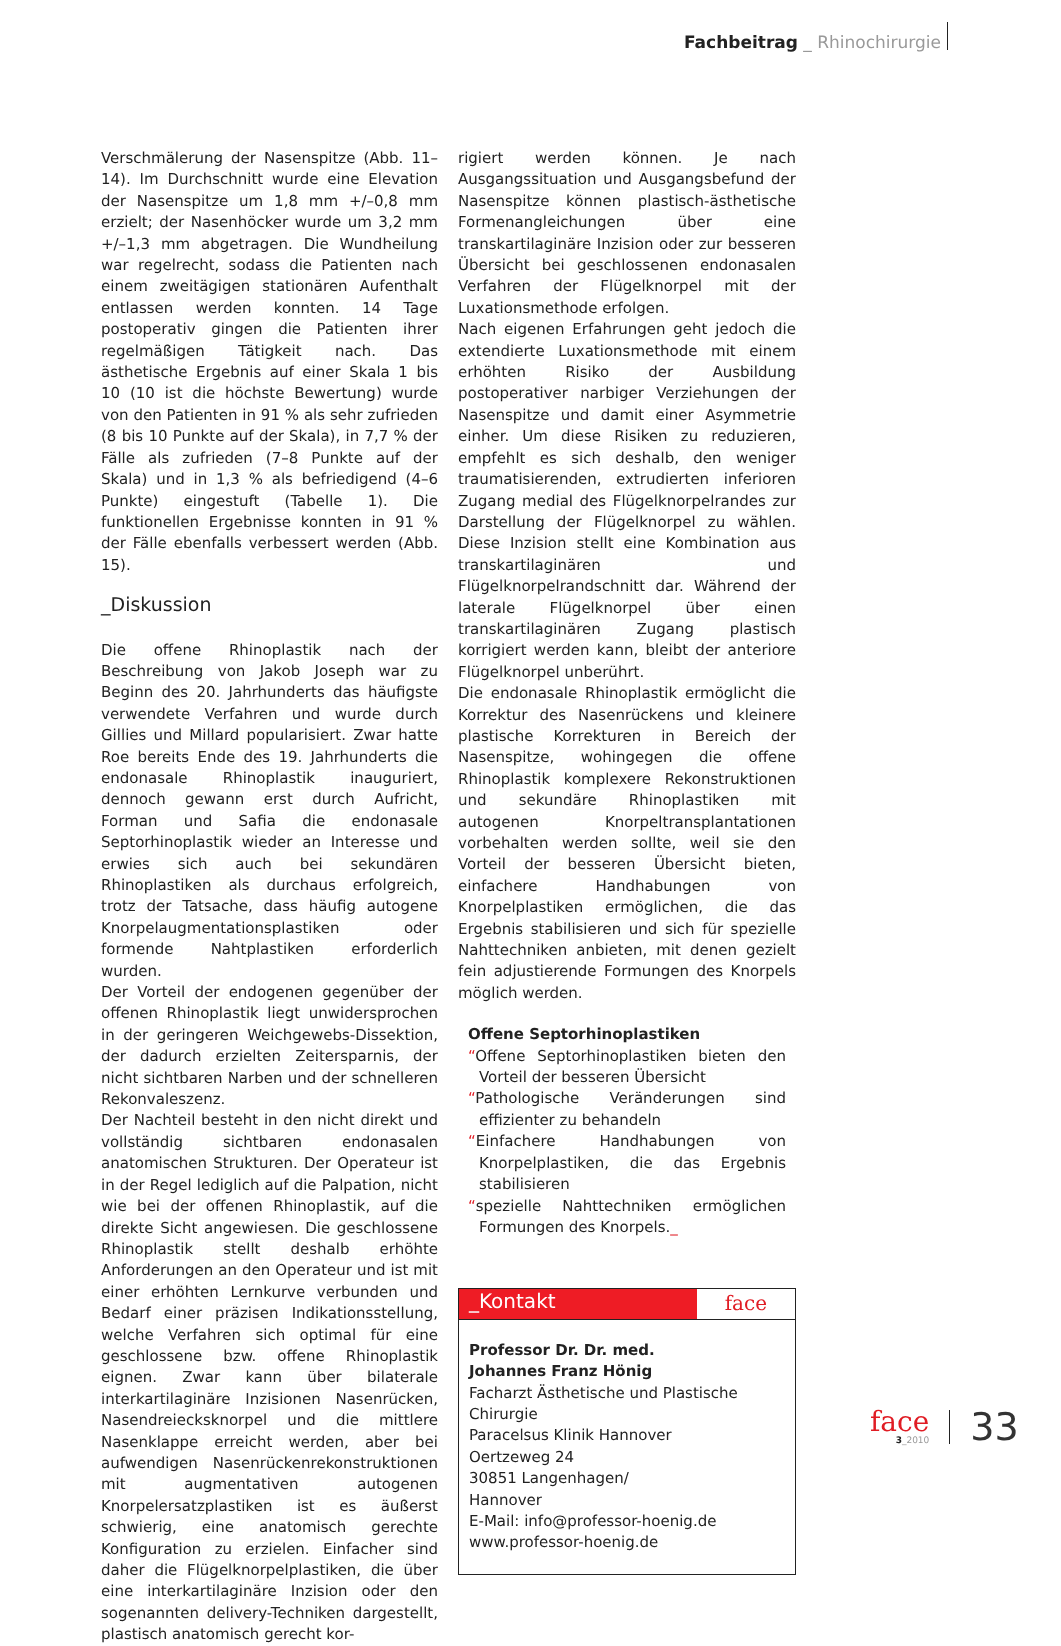Fachbeitrag _ Rhinochirurgie
Verschmälerung der Nasenspitze (Abb. 11–14). Im Durchschnitt wurde eine Elevation der Nasenspitze um 1,8 mm +/–0,8 mm erzielt; der Nasenhöcker wurde um 3,2 mm +/–1,3 mm abgetragen. Die Wundheilung war regelrecht, sodass die Patienten nach einem zweitägigen stationären Aufenthalt entlassen werden konnten. 14 Tage postoperativ gingen die Patienten ihrer regelmäßigen Tätigkeit nach. Das ästhetische Ergebnis auf einer Skala 1 bis 10 (10 ist die höchste Bewertung) wurde von den Patienten in 91 % als sehr zufrieden (8 bis 10 Punkte auf der Skala), in 7,7 % der Fälle als zufrieden (7–8 Punkte auf der Skala) und in 1,3 % als befriedigend (4–6 Punkte) eingestuft (Tabelle 1). Die funktionellen Ergebnisse konnten in 91 % der Fälle ebenfalls verbessert werden (Abb. 15).
_Diskussion
Die offene Rhinoplastik nach der Beschreibung von Jakob Joseph war zu Beginn des 20. Jahrhunderts das häufigste verwendete Verfahren und wurde durch Gillies und Millard popularisiert. Zwar hatte Roe bereits Ende des 19. Jahrhunderts die endonasale Rhinoplastik inauguriert, dennoch gewann erst durch Aufricht, Forman und Safia die endonasale Septorhinoplastik wieder an Interesse und erwies sich auch bei sekundären Rhinoplastiken als durchaus erfolgreich, trotz der Tatsache, dass häufig autogene Knorpelaugmentationsplastiken oder formende Nahtplastiken erforderlich wurden.
Der Vorteil der endogenen gegenüber der offenen Rhinoplastik liegt unwidersprochen in der geringeren Weichgewebs-Dissektion, der dadurch erzielten Zeitersparnis, der nicht sichtbaren Narben und der schnelleren Rekonvaleszenz.
Der Nachteil besteht in den nicht direkt und vollständig sichtbaren endonasalen anatomischen Strukturen. Der Operateur ist in der Regel lediglich auf die Palpation, nicht wie bei der offenen Rhinoplastik, auf die direkte Sicht angewiesen. Die geschlossene Rhinoplastik stellt deshalb erhöhte Anforderungen an den Operateur und ist mit einer erhöhten Lernkurve verbunden und Bedarf einer präzisen Indikationsstellung, welche Verfahren sich optimal für eine geschlossene bzw. offene Rhinoplastik eignen. Zwar kann über bilaterale interkartilaginäre Inzisionen Nasenrücken, Nasendreiecksknorpel und die mittlere Nasenklappe erreicht werden, aber bei aufwendigen Nasenrückenrekonstruktionen mit augmentativen autogenen Knorpelersatzplastiken ist es äußerst schwierig, eine anatomisch gerechte Konfiguration zu erzielen. Einfacher sind daher die Flügelknorpelplastiken, die über eine interkartilaginäre Inzision oder den sogenannten delivery-Techniken dargestellt, plastisch anatomisch gerecht kor-
rigiert werden können. Je nach Ausgangssituation und Ausgangsbefund der Nasenspitze können plastisch-ästhetische Formenangleichungen über eine transkartilaginäre Inzision oder zur besseren Übersicht bei geschlossenen endonasalen Verfahren der Flügelknorpel mit der Luxationsmethode erfolgen.
Nach eigenen Erfahrungen geht jedoch die extendierte Luxationsmethode mit einem erhöhten Risiko der Ausbildung postoperativer narbiger Verziehungen der Nasenspitze und damit einer Asymmetrie einher. Um diese Risiken zu reduzieren, empfehlt es sich deshalb, den weniger traumatisierenden, extrudierten inferioren Zugang medial des Flügelknorpelrandes zur Darstellung der Flügelknorpel zu wählen. Diese Inzision stellt eine Kombination aus transkartilaginären und Flügelknorpelrandschnitt dar. Während der laterale Flügelknorpel über einen transkartilaginären Zugang plastisch korrigiert werden kann, bleibt der anteriore Flügelknorpel unberührt.
Die endonasale Rhinoplastik ermöglicht die Korrektur des Nasenrückens und kleinere plastische Korrekturen in Bereich der Nasenspitze, wohingegen die offene Rhinoplastik komplexere Rekonstruktionen und sekundäre Rhinoplastiken mit autogenen Knorpeltransplantationen vorbehalten werden sollte, weil sie den Vorteil der besseren Übersicht bieten, einfachere Handhabungen von Knorpelplastiken ermöglichen, die das Ergebnis stabilisieren und sich für spezielle Nahttechniken anbieten, mit denen gezielt fein adjustierende Formungen des Knorpels möglich werden.
Offene Septorhinoplastiken
“Offene Septorhinoplastiken bieten den Vorteil der besseren Übersicht
“Pathologische Veränderungen sind effizienter zu behandeln
“Einfachere Handhabungen von Knorpelplastiken, die das Ergebnis stabilisieren
“spezielle Nahttechniken ermöglichen Formungen des Knorpels._
_Kontakt face
Professor Dr. Dr. med.
Johannes Franz Hönig
Facharzt Ästhetische und Plastische Chirurgie
Paracelsus Klinik Hannover
Oertzeweg 24
30851 Langenhagen/
Hannover
E-Mail: info@professor-hoenig.de
www.professor-hoenig.de
face
3_2010
33